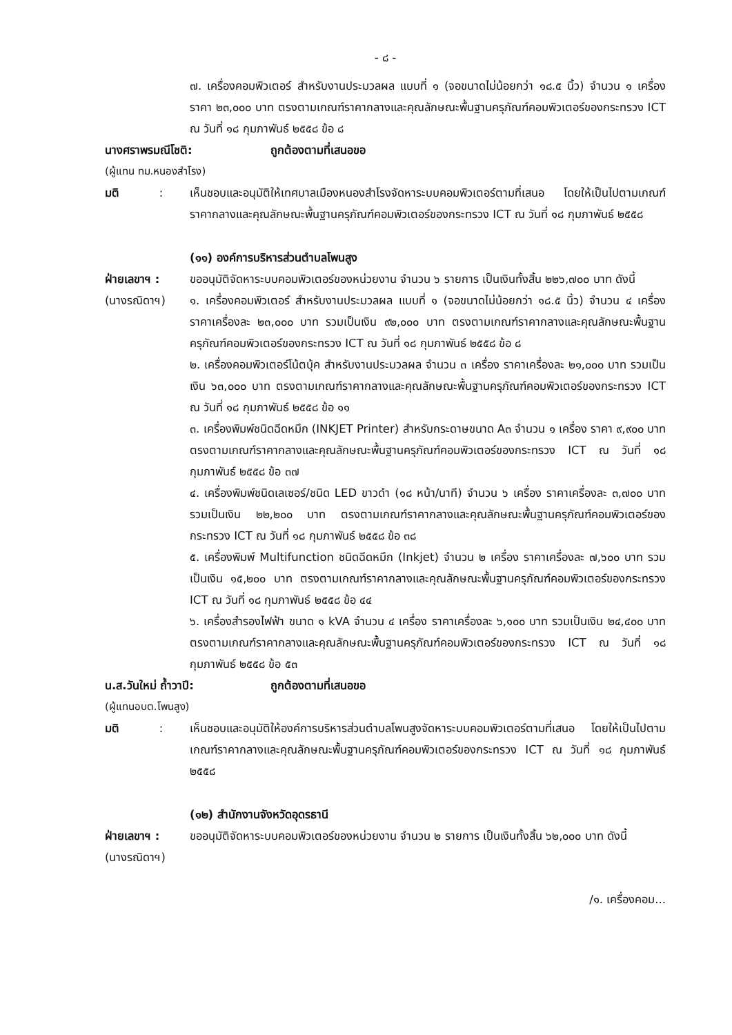- ๘ -
๗. เครื่องคอมพิวเตอร์ สำหรับงานประมวลผล แบบที่ ๑ (จอขนาดไม่น้อยกว่า ๑๘.๕ นิ้ว) จำนวน ๑ เครื่อง ราคา ๒๓,๐๐๐ บาท ตรงตามเกณฑ์ราคากลางและคุณลักษณะพื้นฐานครุภัณฑ์คอมพิวเตอร์ของกระทรวง ICT ณ วันที่ ๑๘ กุมภาพันธ์ ๒๕๕๘ ข้อ ๘
นางศราพรมณีโชติ: ถูกต้องตามที่เสนอขอ
(ผู้แทน ทม.หนองสำโรง)
มติ :
เห็นชอบและอนุมัติให้เทศบาลเมืองหนองสำโรงจัดหาระบบคอมพิวเตอร์ตามที่เสนอ โดยให้เป็นไปตามเกณฑ์ราคากลางและคุณลักษณะพื้นฐานครุภัณฑ์คอมพิวเตอร์ของกระทรวง ICT ณ วันที่ ๑๘ กุมภาพันธ์ ๒๕๕๘
(๑๑) องค์การบริหารส่วนตำบลโพนสูง
ฝ่ายเลขาฯ :
(นางรณิดาฯ)
ขออนุมัติจัดหาระบบคอมพิวเตอร์ของหน่วยงาน จำนวน ๖ รายการ เป็นเงินทั้งสิ้น ๒๒๖,๗๐๐ บาท ดังนี้
๑. เครื่องคอมพิวเตอร์ สำหรับงานประมวลผล แบบที่ ๑ (จอขนาดไม่น้อยกว่า ๑๘.๕ นิ้ว) จำนวน ๔ เครื่อง ราคาเครื่องละ ๒๓,๐๐๐ บาท รวมเป็นเงิน ๙๒,๐๐๐ บาท ตรงตามเกณฑ์ราคากลางและคุณลักษณะพื้นฐานครุภัณฑ์คอมพิวเตอร์ของกระทรวง ICT ณ วันที่ ๑๘ กุมภาพันธ์ ๒๕๕๘ ข้อ ๘
๒. เครื่องคอมพิวเตอร์โน้ตบุ้ค สำหรับงานประมวลผล จำนวน ๓ เครื่อง ราคาเครื่องละ ๒๑,๐๐๐ บาท รวมเป็นเงิน ๖๓,๐๐๐ บาท ตรงตามเกณฑ์ราคากลางและคุณลักษณะพื้นฐานครุภัณฑ์คอมพิวเตอร์ของกระทรวง ICT ณ วันที่ ๑๘ กุมภาพันธ์ ๒๕๕๘ ข้อ ๑๑
๓. เครื่องพิมพ์ชนิดฉีดหมึก (INKJET Printer) สำหรับกระดาษขนาด A๓ จำนวน ๑ เครื่อง ราคา ๙,๙๐๐ บาท ตรงตามเกณฑ์ราคากลางและคุณลักษณะพื้นฐานครุภัณฑ์คอมพิวเตอร์ของกระทรวง ICT ณ วันที่ ๑๘ กุมภาพันธ์ ๒๕๕๘ ข้อ ๓๗
๔. เครื่องพิมพ์ชนิดเลเซอร์/ชนิด LED ขาวดำ (๑๘ หน้า/นาที) จำนวน ๖ เครื่อง ราคาเครื่องละ ๓,๗๐๐ บาท รวมเป็นเงิน ๒๒,๒๐๐ บาท ตรงตามเกณฑ์ราคากลางและคุณลักษณะพื้นฐานครุภัณฑ์คอมพิวเตอร์ของกระทรวง ICT ณ วันที่ ๑๘ กุมภาพันธ์ ๒๕๕๘ ข้อ ๓๘
๕. เครื่องพิมพ์ Multifunction ชนิดฉีดหมึก (Inkjet) จำนวน ๒ เครื่อง ราคาเครื่องละ ๗,๖๐๐ บาท รวมเป็นเงิน ๑๕,๒๐๐ บาท ตรงตามเกณฑ์ราคากลางและคุณลักษณะพื้นฐานครุภัณฑ์คอมพิวเตอร์ของกระทรวง ICT ณ วันที่ ๑๘ กุมภาพันธ์ ๒๕๕๘ ข้อ ๔๔
๖. เครื่องสำรองไฟฟ้า ขนาด ๑ kVA จำนวน ๔ เครื่อง ราคาเครื่องละ ๖,๑๐๐ บาท รวมเป็นเงิน ๒๔,๔๐๐ บาท ตรงตามเกณฑ์ราคากลางและคุณลักษณะพื้นฐานครุภัณฑ์คอมพิวเตอร์ของกระทรวง ICT ณ วันที่ ๑๘ กุมภาพันธ์ ๒๕๕๘ ข้อ ๕๓
น.ส.วันใหม่ ถ้ำวาปี: ถูกต้องตามที่เสนอขอ
(ผู้แทนอบต.โพนสูง)
มติ :
เห็นชอบและอนุมัติให้องค์การบริหารส่วนตำบลโพนสูงจัดหาระบบคอมพิวเตอร์ตามที่เสนอ โดยให้เป็นไปตามเกณฑ์ราคากลางและคุณลักษณะพื้นฐานครุภัณฑ์คอมพิวเตอร์ของกระทรวง ICT ณ วันที่ ๑๘ กุมภาพันธ์ ๒๕๕๘
(๑๒) สำนักงานจังหวัดอุดรธานี
ฝ่ายเลขาฯ :
(นางรณิดาฯ)
ขออนุมัติจัดหาระบบคอมพิวเตอร์ของหน่วยงาน จำนวน ๒ รายการ เป็นเงินทั้งสิ้น ๖๒,๐๐๐ บาท ดังนี้
/๑. เครื่องคอม...